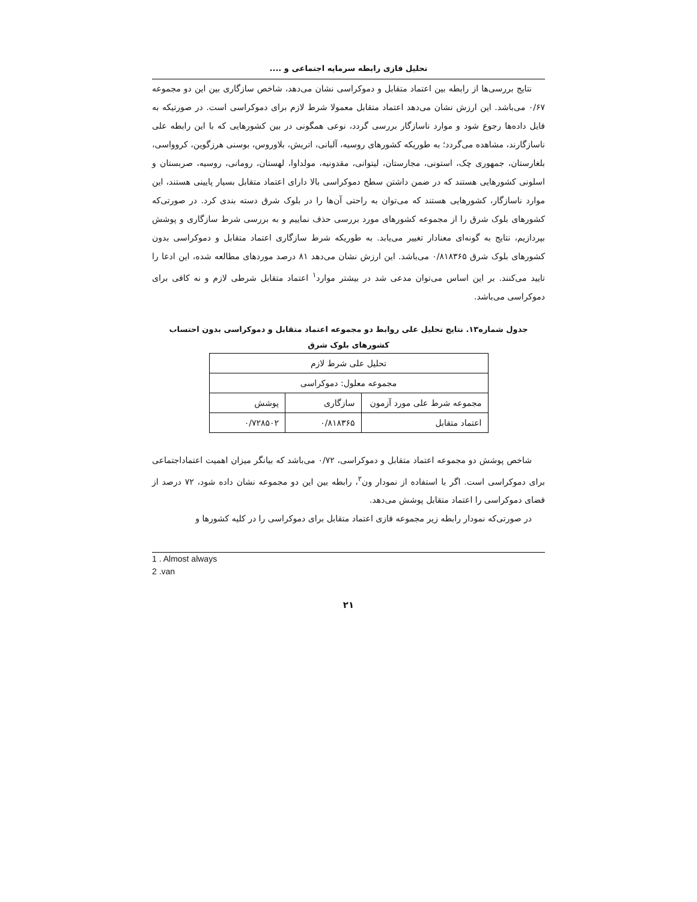تحلیل فازی رابطه سرمایه اجتماعی و ....
نتایج بررسی‌ها از رابطه بین اعتماد متقابل و دموکراسی نشان می‌دهد، شاخص سازگاری بین این دو مجموعه ۰/۶۷ می‌باشد. این ارزش نشان می‌دهد اعتماد متقابل معمولا شرط لازم برای دموکراسی است. در صورتیکه به فایل داده‌ها رجوع شود و موارد ناسازگار بررسی گردد، نوعی همگونی در بین کشورهایی که با این رابطه علی ناسازگارند، مشاهده می‌گردد؛ به طوریکه کشورهای روسیه، آلبانی، اتریش، بلاوروس، بوسنی هرزگوین، کروواسی، بلغارستان، جمهوری چک، استونی، مجارستان، لیتوانی، مقدونیه، مولداوا، لهستان، رومانی، روسیه، صربستان و اسلونی کشورهایی هستند که در ضمن داشتن سطح دموکراسی بالا دارای اعتماد متقابل بسیار پایینی هستند، این موارد ناسازگار، کشورهایی هستند که می‌توان به راحتی آن‌ها را در بلوک شرق دسته بندی کرد. در صورتی‌که کشورهای بلوک شرق را از مجموعه کشورهای مورد بررسی حذف نماییم و به بررسی شرط سازگاری و پوشش بپردازیم، نتایج به گونه‌ای معنادار تغییر می‌یابد. به طوریکه شرط سازگاری اعتماد متقابل و دموکراسی بدون کشورهای بلوک شرق ۰/۸۱۸۳۶۵ می‌باشد. این ارزش نشان می‌دهد ۸۱ درصد موردهای مطالعه شده، این ادعا را تایید می‌کنند. بر این اساس می‌توان مدعی شد در بیشتر موارد<sup>۱</sup> اعتماد متقابل شرطی لازم و نه کافی برای دموکراسی می‌باشد.
جدول شماره۱۳. نتایج تحلیل علی روابط دو مجموعه اعتماد متقابل و دموکراسی بدون احتساب
کشورهای بلوک شرق
| تحلیل علی شرط لازم | | |
| مجموعه معلول: دموکراسی | | |
| مجموعه شرط علی مورد آزمون | سازگاری | پوشش |
| اعتماد متقابل | ۰/۸۱۸۳۶۵ | ۰/۷۲۸۵۰۲ |
شاخص پوشش دو مجموعه اعتماد متقابل و دموکراسی، ۰/۷۲ می‌باشد که بیانگر میزان اهمیت اعتماداجتماعی برای دموکراسی است. اگر با استفاده از نمودار ون<sup>۲</sup>، رابطه بین این دو مجموعه نشان داده شود، ۷۲ درصد از فضای دموکراسی را اعتماد متقابل پوشش می‌دهد.
در صورتی‌که نمودار رابطه زیر مجموعه فازی اعتماد متقابل برای دموکراسی را در کلیه کشورها و
1 . Almost always
2 .van
۲۱